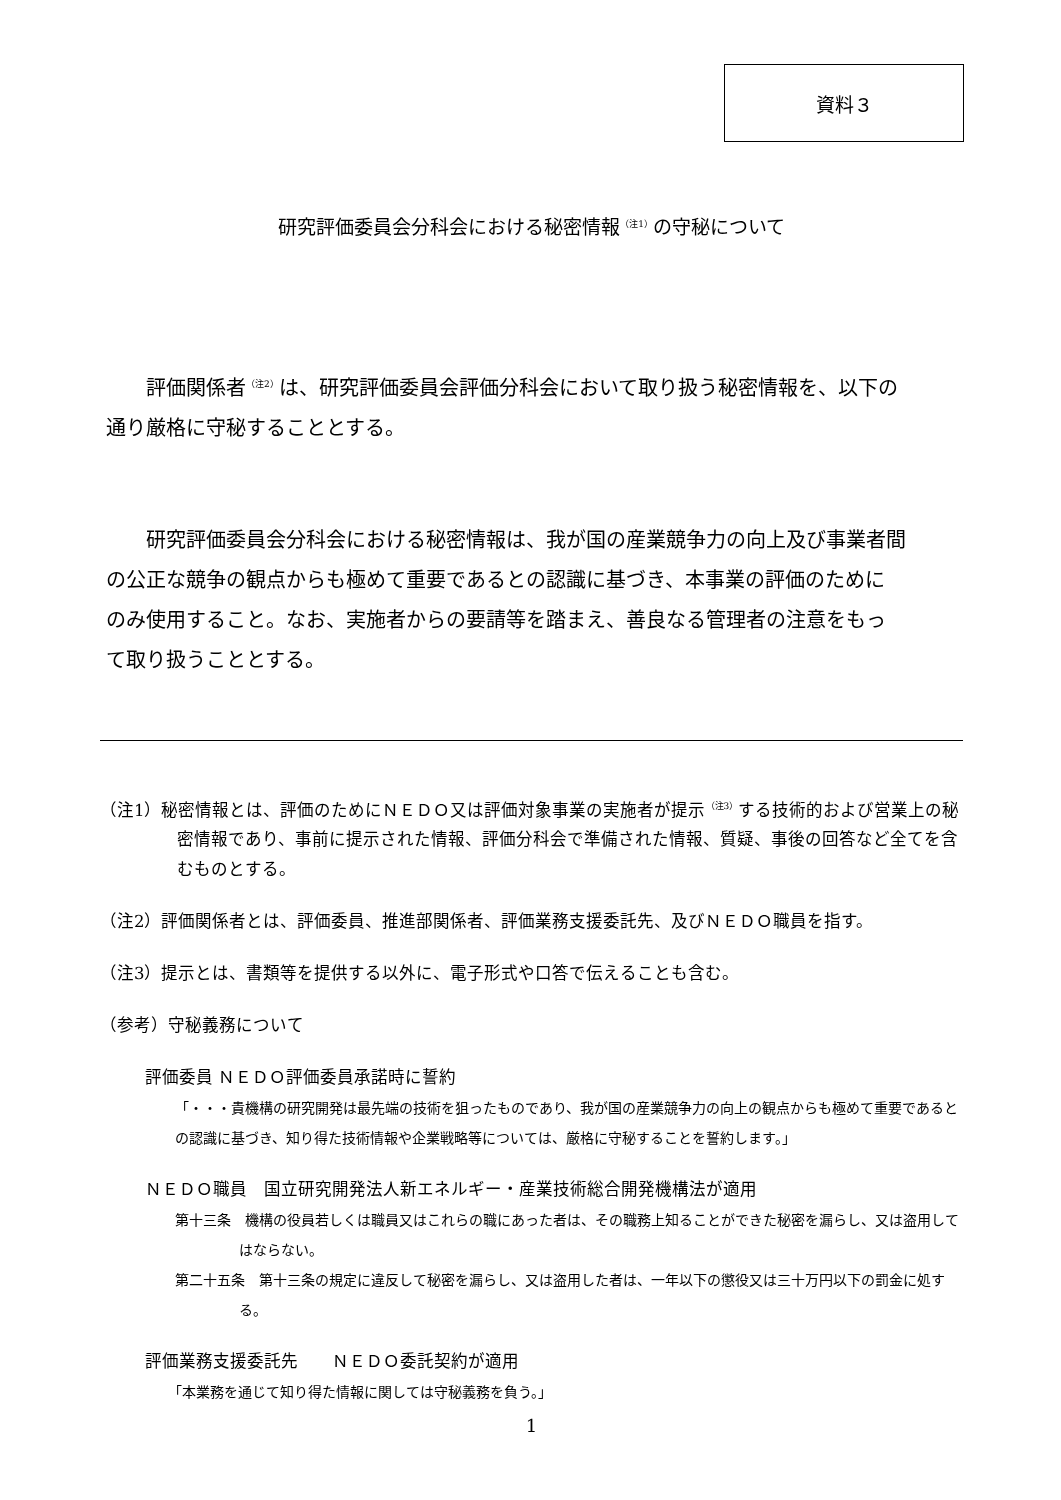資料３
研究評価委員会分科会における秘密情報<sup>（注1）</sup>の守秘について
評価関係者<sup>（注2）</sup>は、研究評価委員会評価分科会において取り扱う秘密情報を、以下の
通り厳格に守秘することとする。
研究評価委員会分科会における秘密情報は、我が国の産業競争力の向上及び事業者間
の公正な競争の観点からも極めて重要であるとの認識に基づき、本事業の評価のために
のみ使用すること。なお、実施者からの要請等を踏まえ、善良なる管理者の注意をもっ
て取り扱うこととする。
（注1）秘密情報とは、評価のためにＮＥＤＯ又は評価対象事業の実施者が提示<sup>（注3）</sup>する技術的および営業上の秘密情報であり、事前に提示された情報、評価分科会で準備された情報、質疑、事後の回答など全てを含むものとする。
（注2）評価関係者とは、評価委員、推進部関係者、評価業務支援委託先、及びＮＥＤＯ職員を指す。
（注3）提示とは、書類等を提供する以外に、電子形式や口答で伝えることも含む。
（参考）守秘義務について
評価委員 ＮＥＤＯ評価委員承諾時に誓約
「・・・貴機構の研究開発は最先端の技術を狙ったものであり、我が国の産業競争力の向上の観点からも極めて重要であるとの認識に基づき、知り得た技術情報や企業戦略等については、厳格に守秘することを誓約します。」
ＮＥＤＯ職員　国立研究開発法人新エネルギー・産業技術総合開発機構法が適用
第十三条　機構の役員若しくは職員又はこれらの職にあった者は、その職務上知ることができた秘密を漏らし、又は盗用してはならない。
第二十五条　第十三条の規定に違反して秘密を漏らし、又は盗用した者は、一年以下の懲役又は三十万円以下の罰金に処する。
評価業務支援委託先　　ＮＥＤＯ委託契約が適用
「本業務を通じて知り得た情報に関しては守秘義務を負う。」
1